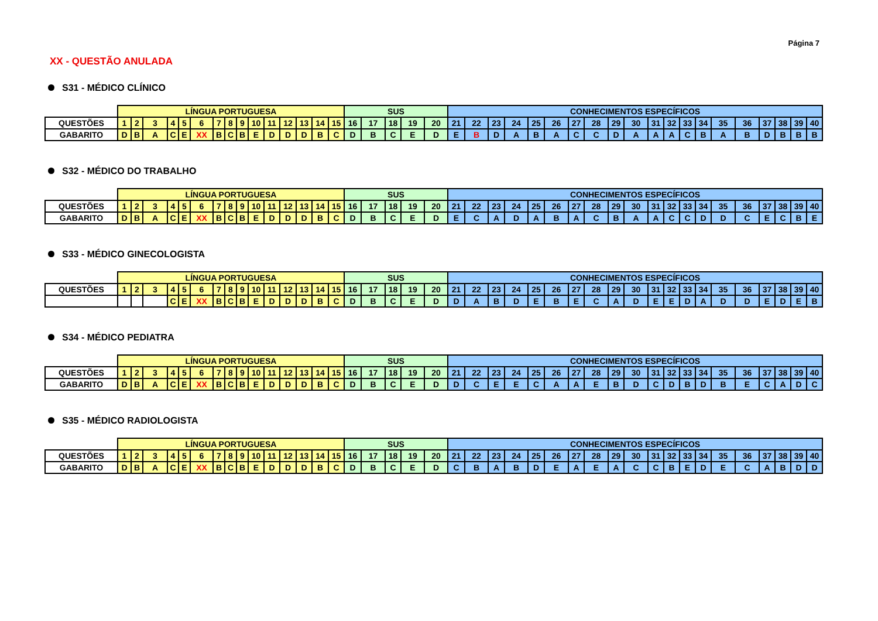Página 7
XX - QUESTÃO ANULADA
S31 - MÉDICO CLÍNICO
| | LÍNGUA PORTUGUESA | | | | | | | | | | | | | | | SUS | | | | | CONHECIMENTOS ESPECÍFICOS | | | | | | | | | | | | | | | | | | | |
| QUESTÕES | 1 | 2 | 3 | 4 | 5 | 6 | 7 | 8 | 9 | 10 | 11 | 12 | 13 | 14 | 15 | 16 | 17 | 18 | 19 | 20 | 21 | 22 | 23 | 24 | 25 | 26 | 27 | 28 | 29 | 30 | 31 | 32 | 33 | 34 | 35 | 36 | 37 | 38 | 39 | 40 |
| GABARITO | D | B | A | C | E | XX | B | C | B | E | D | D | D | B | C | D | B | C | E | D | E | B | D | A | B | A | C | C | D | A | A | A | C | B | A | B | D | B | B | B |
S32 - MÉDICO DO TRABALHO
| | LÍNGUA PORTUGUESA | | | | | | | | | | | | | | | SUS | | | | | CONHECIMENTOS ESPECÍFICOS | | | | | | | | | | | | | | | | | | | |
| QUESTÕES | 1 | 2 | 3 | 4 | 5 | 6 | 7 | 8 | 9 | 10 | 11 | 12 | 13 | 14 | 15 | 16 | 17 | 18 | 19 | 20 | 21 | 22 | 23 | 24 | 25 | 26 | 27 | 28 | 29 | 30 | 31 | 32 | 33 | 34 | 35 | 36 | 37 | 38 | 39 | 40 |
| GABARITO | D | B | A | C | E | XX | B | C | B | E | D | D | D | B | C | D | B | C | E | D | E | C | A | D | A | B | A | C | B | A | A | C | C | D | D | C | E | C | B | E |
S33 - MÉDICO GINECOLOGISTA
| | LÍNGUA PORTUGUESA | | | | | | | | | | | | | | | SUS | | | | | CONHECIMENTOS ESPECÍFICOS | | | | | | | | | | | | | | | | | | | |
| QUESTÕES | 1 | 2 | 3 | 4 | 5 | 6 | 7 | 8 | 9 | 10 | 11 | 12 | 13 | 14 | 15 | 16 | 17 | 18 | 19 | 20 | 21 | 22 | 23 | 24 | 25 | 26 | 27 | 28 | 29 | 30 | 31 | 32 | 33 | 34 | 35 | 36 | 37 | 38 | 39 | 40 |
| | | | | C | E | XX | B | C | B | E | D | D | D | B | C | D | B | C | E | D | D | A | B | D | E | B | E | C | A | D | E | E | D | A | D | D | E | D | E | B |
S34 - MÉDICO PEDIATRA
| | LÍNGUA PORTUGUESA | | | | | | | | | | | | | | | SUS | | | | | CONHECIMENTOS ESPECÍFICOS | | | | | | | | | | | | | | | | | | | |
| QUESTÕES | 1 | 2 | 3 | 4 | 5 | 6 | 7 | 8 | 9 | 10 | 11 | 12 | 13 | 14 | 15 | 16 | 17 | 18 | 19 | 20 | 21 | 22 | 23 | 24 | 25 | 26 | 27 | 28 | 29 | 30 | 31 | 32 | 33 | 34 | 35 | 36 | 37 | 38 | 39 | 40 |
| GABARITO | D | B | A | C | E | XX | B | C | B | E | D | D | D | B | C | D | B | C | E | D | D | C | E | E | C | A | A | E | B | D | C | D | B | D | B | E | C | A | D | C |
S35 - MÉDICO RADIOLOGISTA
| | LÍNGUA PORTUGUESA | | | | | | | | | | | | | | | SUS | | | | | CONHECIMENTOS ESPECÍFICOS | | | | | | | | | | | | | | | | | | | |
| QUESTÕES | 1 | 2 | 3 | 4 | 5 | 6 | 7 | 8 | 9 | 10 | 11 | 12 | 13 | 14 | 15 | 16 | 17 | 18 | 19 | 20 | 21 | 22 | 23 | 24 | 25 | 26 | 27 | 28 | 29 | 30 | 31 | 32 | 33 | 34 | 35 | 36 | 37 | 38 | 39 | 40 |
| GABARITO | D | B | A | C | E | XX | B | C | B | E | D | D | D | B | C | D | B | C | E | D | C | B | A | B | D | E | A | E | A | C | C | B | E | D | E | C | A | B | D | D |